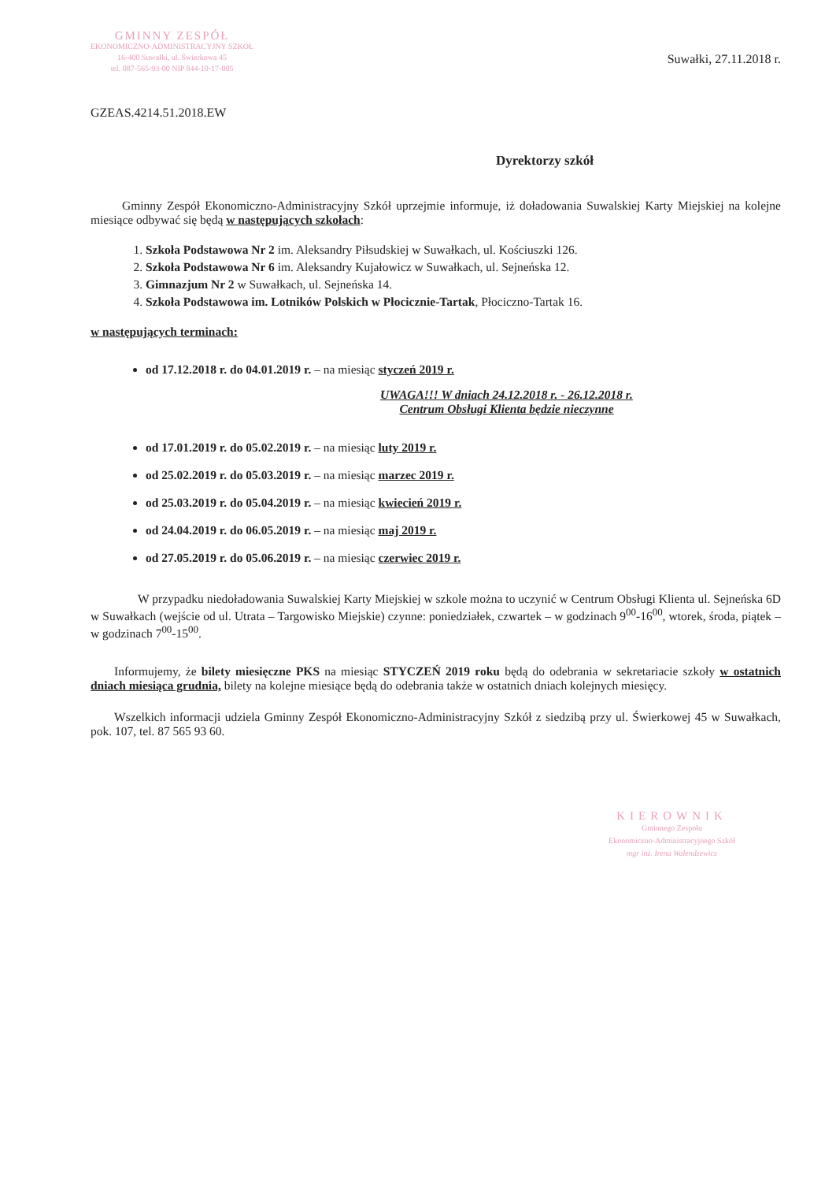GMINNY ZESPÓŁ
EKONOMICZNO-ADMINISTRACYJNY SZKÓŁ
16-400 Suwałki, ul. Świerkowa 45
tel. 087-565-93-00 NIP 844-10-17-005
Suwałki, 27.11.2018 r.
GZEAS.4214.51.2018.EW
Dyrektorzy szkół
Gminny Zespół Ekonomiczno-Administracyjny Szkół uprzejmie informuje, iż doładowania Suwalskiej Karty Miejskiej na kolejne miesiące odbywać się będą w następujących szkołach:
1. Szkoła Podstawowa Nr 2 im. Aleksandry Piłsudskiej w Suwałkach, ul. Kościuszki 126.
2. Szkoła Podstawowa Nr 6 im. Aleksandry Kujałowicz w Suwałkach, ul. Sejneńska 12.
3. Gimnazjum Nr 2 w Suwałkach, ul. Sejneńska 14.
4. Szkoła Podstawowa im. Lotników Polskich w Płocicznie-Tartak, Płociczno-Tartak 16.
w następujących terminach:
od 17.12.2018 r. do 04.01.2019 r. – na miesiąc styczeń 2019 r.
UWAGA!!! W dniach 24.12.2018 r. - 26.12.2018 r.
Centrum Obsługi Klienta będzie nieczynne
od 17.01.2019 r. do 05.02.2019 r. – na miesiąc luty 2019 r.
od 25.02.2019 r. do 05.03.2019 r. – na miesiąc marzec 2019 r.
od 25.03.2019 r. do 05.04.2019 r. – na miesiąc kwiecień 2019 r.
od 24.04.2019 r. do 06.05.2019 r. – na miesiąc maj 2019 r.
od 27.05.2019 r. do 05.06.2019 r. – na miesiąc czerwiec 2019 r.
W przypadku niedoładowania Suwalskiej Karty Miejskiej w szkole można to uczynić w Centrum Obsługi Klienta ul. Sejneńska 6D w Suwałkach (wejście od ul. Utrata – Targowisko Miejskie) czynne: poniedziałek, czwartek – w godzinach 9<sup>00</sup>-16<sup>00</sup>, wtorek, środa, piątek – w godzinach 7<sup>00</sup>-15<sup>00</sup>.
Informujemy, że bilety miesięczne PKS na miesiąc STYCZEŃ 2019 roku będą do odebrania w sekretariacie szkoły w ostatnich dniach miesiąca grudnia, bilety na kolejne miesiące będą do odebrania także w ostatnich dniach kolejnych miesięcy.
Wszelkich informacji udziela Gminny Zespół Ekonomiczno-Administracyjny Szkół z siedzibą przy ul. Świerkowej 45 w Suwałkach, pok. 107, tel. 87 565 93 60.
KIEROWNIK
Gminnego Zespołu
Ekonomiczno-Administracyjnego Szkół
mgr inż. Irena Walendzewicz